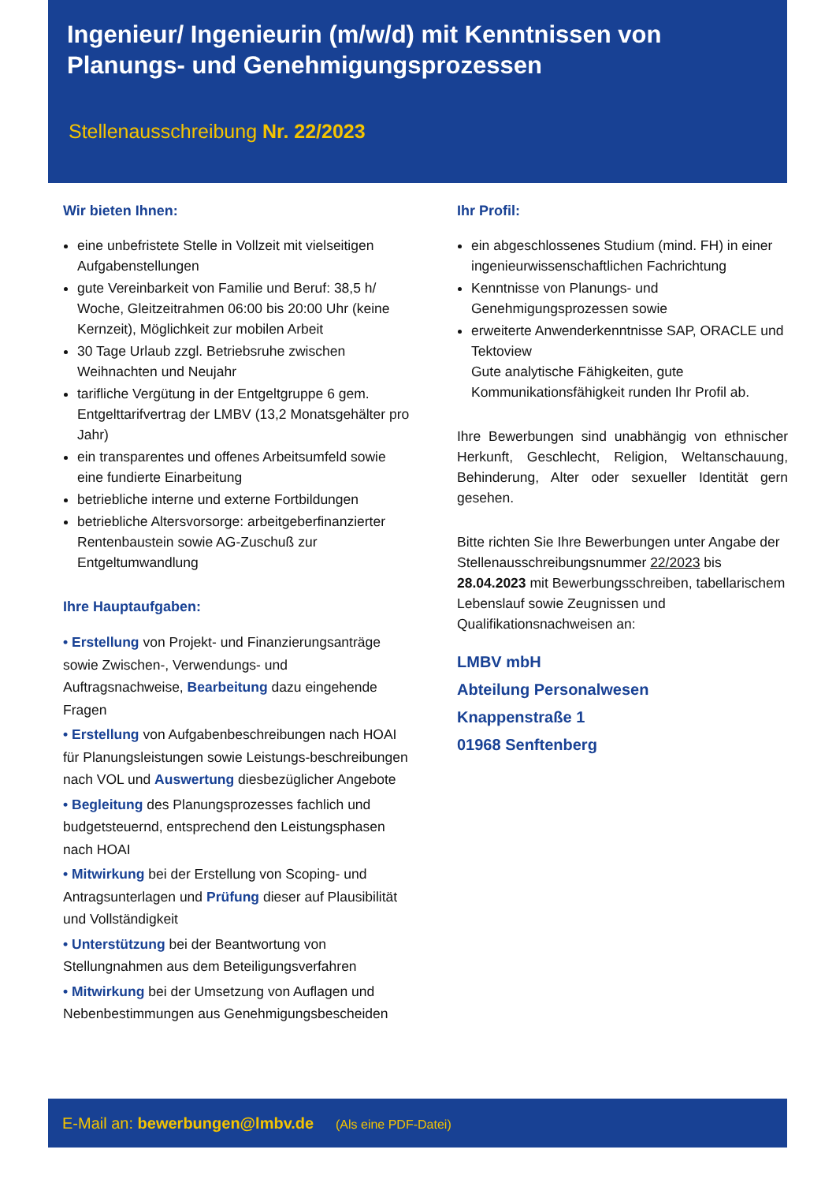Ingenieur/ Ingenieurin (m/w/d) mit Kenntnissen von Planungs- und Genehmigungsprozessen
Stellenausschreibung Nr. 22/2023
Wir bieten Ihnen:
eine unbefristete Stelle in Vollzeit mit vielseitigen Aufgabenstellungen
gute Vereinbarkeit von Familie und Beruf: 38,5 h/ Woche, Gleitzeitrahmen 06:00 bis 20:00 Uhr (keine Kernzeit), Möglichkeit zur mobilen Arbeit
30 Tage Urlaub zzgl. Betriebsruhe zwischen Weihnachten und Neujahr
tarifliche Vergütung in der Entgeltgruppe 6 gem. Entgelttarifvertrag der LMBV (13,2 Monatsgehälter pro Jahr)
ein transparentes und offenes Arbeitsumfeld sowie eine fundierte Einarbeitung
betriebliche interne und externe Fortbildungen
betriebliche Altersvorsorge: arbeitgeberfinanzierter Rentenbaustein sowie AG-Zuschuß zur Entgeltumwandlung
Ihre Hauptaufgaben:
• Erstellung von Projekt- und Finanzierungsanträge sowie Zwischen-, Verwendungs- und Auftragsnachweise, Bearbeitung dazu eingehende Fragen
• Erstellung von Aufgabenbeschreibungen nach HOAI für Planungsleistungen sowie Leistungs-beschreibungen nach VOL und Auswertung diesbezüglicher Angebote
• Begleitung des Planungsprozesses fachlich und budgetsteuernd, entsprechend den Leistungsphasen nach HOAI
• Mitwirkung bei der Erstellung von Scoping- und Antragsunterlagen und Prüfung dieser auf Plausibilität und Vollständigkeit
• Unterstützung bei der Beantwortung von Stellungnahmen aus dem Beteiligungsverfahren
• Mitwirkung bei der Umsetzung von Auflagen und Nebenbestimmungen aus Genehmigungsbescheiden
Ihr Profil:
ein abgeschlossenes Studium (mind. FH) in einer ingenieurwissenschaftlichen Fachrichtung
Kenntnisse von Planungs- und Genehmigungsprozessen sowie
erweiterte Anwenderkenntnisse SAP, ORACLE und Tektoview
Gute analytische Fähigkeiten, gute Kommunikationsfähigkeit runden Ihr Profil ab.
Ihre Bewerbungen sind unabhängig von ethnischer Herkunft, Geschlecht, Religion, Weltanschauung, Behinderung, Alter oder sexueller Identität gern gesehen.
Bitte richten Sie Ihre Bewerbungen unter Angabe der Stellenausschreibungsnummer 22/2023 bis 28.04.2023 mit Bewerbungsschreiben, tabellarischem Lebenslauf sowie Zeugnissen und Qualifikationsnachweisen an:
LMBV mbH
Abteilung Personalwesen
Knappenstraße 1
01968 Senftenberg
E-Mail an: bewerbungen@lmbv.de (Als eine PDF-Datei)